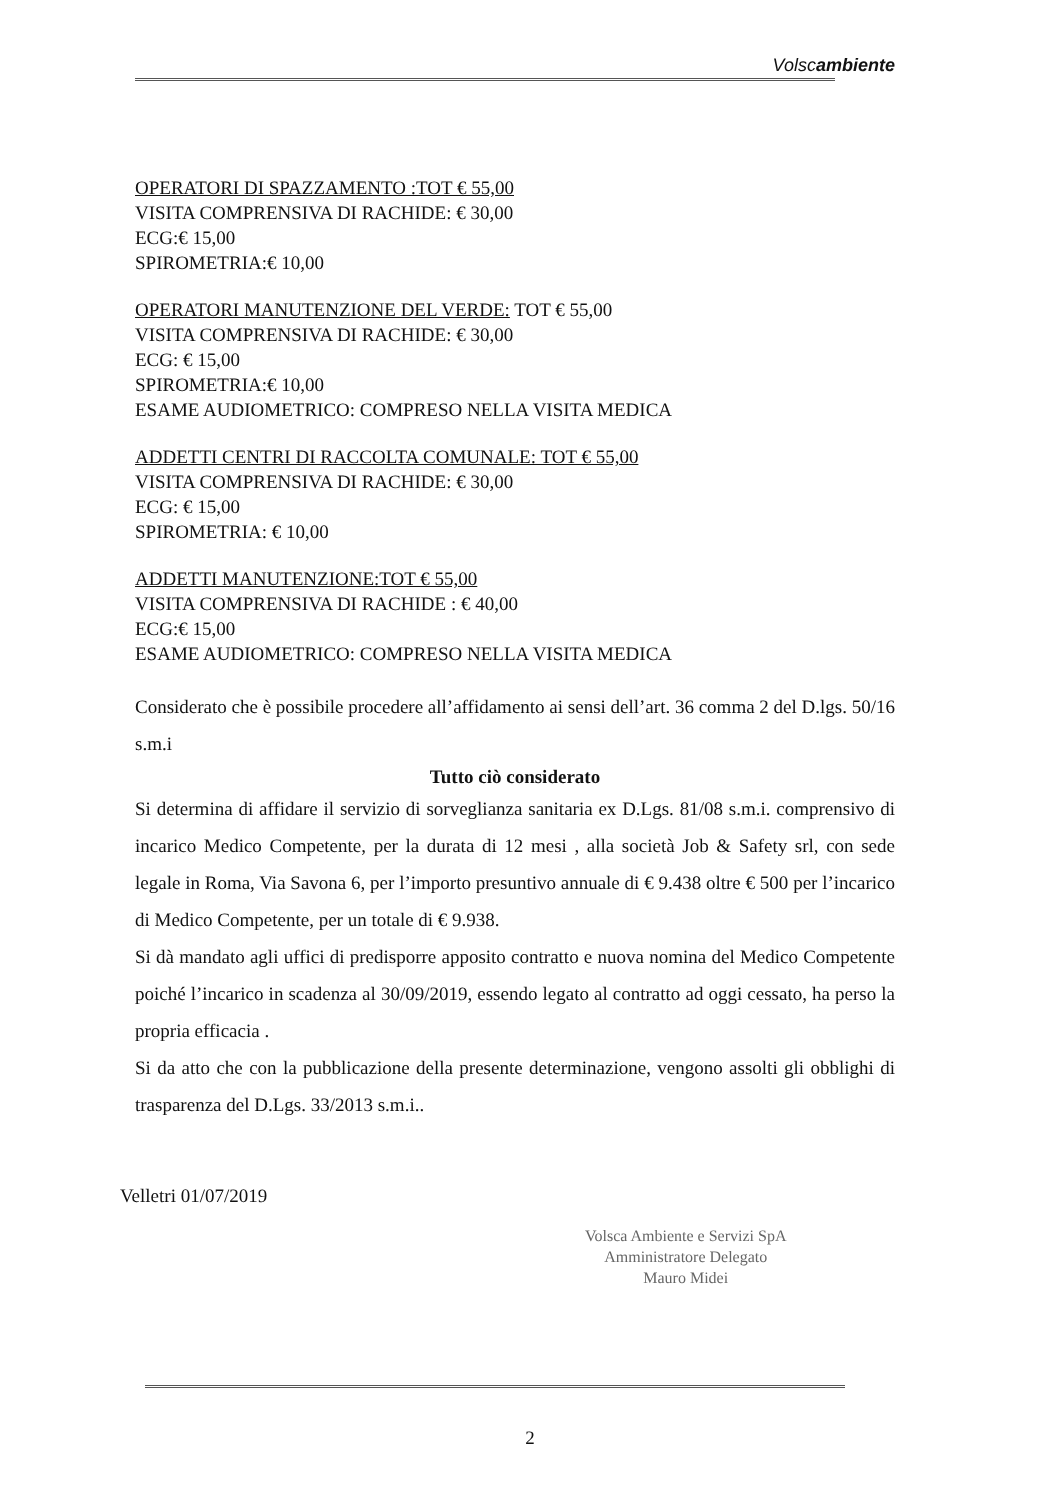Volscambiente
OPERATORI DI SPAZZAMENTO :TOT € 55,00
VISITA COMPRENSIVA DI RACHIDE: € 30,00
ECG:€ 15,00
SPIROMETRIA:€ 10,00
OPERATORI MANUTENZIONE DEL VERDE: TOT € 55,00
VISITA COMPRENSIVA DI RACHIDE: € 30,00
ECG: € 15,00
SPIROMETRIA:€ 10,00
ESAME AUDIOMETRICO: COMPRESO NELLA VISITA MEDICA
ADDETTI CENTRI DI RACCOLTA COMUNALE: TOT € 55,00
VISITA COMPRENSIVA DI RACHIDE: € 30,00
ECG: € 15,00
SPIROMETRIA: € 10,00
ADDETTI MANUTENZIONE:TOT € 55,00
VISITA COMPRENSIVA DI RACHIDE : € 40,00
ECG:€ 15,00
ESAME AUDIOMETRICO: COMPRESO NELLA VISITA MEDICA
Considerato che è possibile procedere all’affidamento ai sensi dell’art. 36 comma 2 del D.lgs. 50/16 s.m.i
Tutto ciò considerato
Si determina di affidare il servizio di sorveglianza sanitaria ex D.Lgs. 81/08 s.m.i. comprensivo di incarico Medico Competente, per la durata di 12 mesi , alla società Job & Safety srl, con sede legale in Roma, Via Savona 6, per l’importo presuntivo annuale di € 9.438 oltre € 500 per l’incarico di Medico Competente, per un totale di € 9.938.
Si dà mandato agli uffici di predisporre apposito contratto e nuova nomina del Medico Competente poiché l’incarico in scadenza al 30/09/2019, essendo legato al contratto ad oggi cessato, ha perso la propria efficacia .
Si da atto che con la pubblicazione della presente determinazione, vengono assolti gli obblighi di trasparenza del D.Lgs. 33/2013 s.m.i..
Velletri 01/07/2019
Volsca Ambiente e Servizi SpA
Amministratore Delegato
Mauro Midei
2